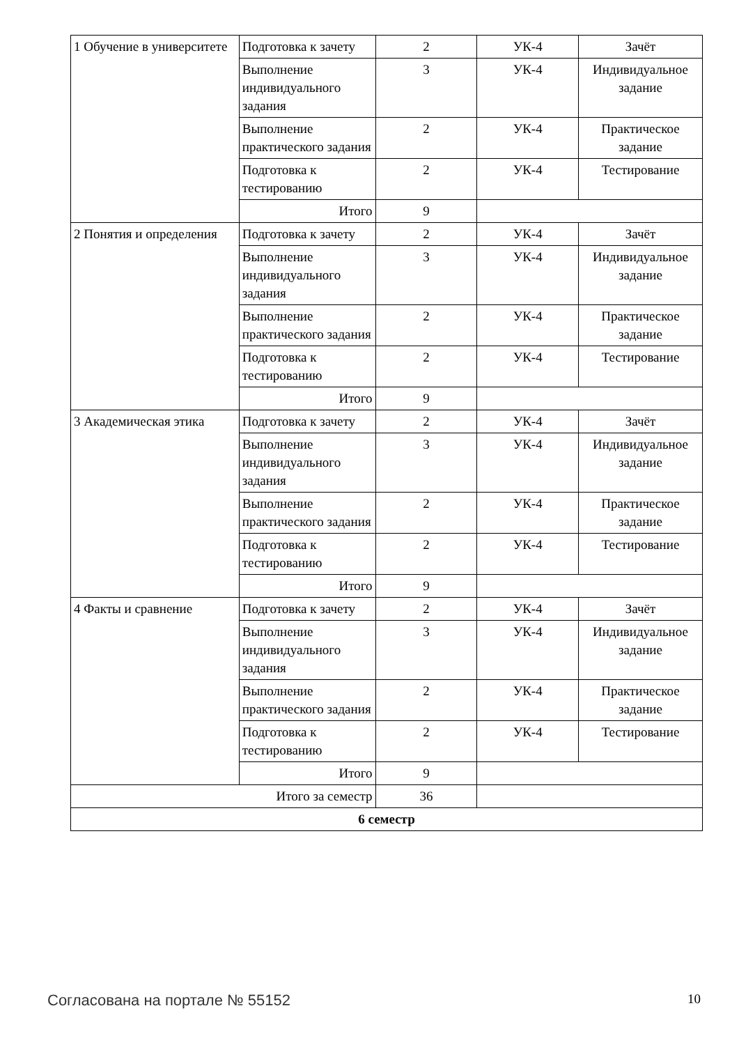| 1 Обучение в университете | Подготовка к зачету | 2 | УК-4 | Зачёт |
| | Выполнение индивидуального задания | 3 | УК-4 | Индивидуальное задание |
| | Выполнение практического задания | 2 | УК-4 | Практическое задание |
| | Подготовка к тестированию | 2 | УК-4 | Тестирование |
| | Итого | 9 | | |
| 2 Понятия и определения | Подготовка к зачету | 2 | УК-4 | Зачёт |
| | Выполнение индивидуального задания | 3 | УК-4 | Индивидуальное задание |
| | Выполнение практического задания | 2 | УК-4 | Практическое задание |
| | Подготовка к тестированию | 2 | УК-4 | Тестирование |
| | Итого | 9 | | |
| 3 Академическая этика | Подготовка к зачету | 2 | УК-4 | Зачёт |
| | Выполнение индивидуального задания | 3 | УК-4 | Индивидуальное задание |
| | Выполнение практического задания | 2 | УК-4 | Практическое задание |
| | Подготовка к тестированию | 2 | УК-4 | Тестирование |
| | Итого | 9 | | |
| 4 Факты и сравнение | Подготовка к зачету | 2 | УК-4 | Зачёт |
| | Выполнение индивидуального задания | 3 | УК-4 | Индивидуальное задание |
| | Выполнение практического задания | 2 | УК-4 | Практическое задание |
| | Подготовка к тестированию | 2 | УК-4 | Тестирование |
| | Итого | 9 | | |
| Итого за семестр | | 36 | | |
| 6 семестр | | | | |
Согласована на портале № 55152 10